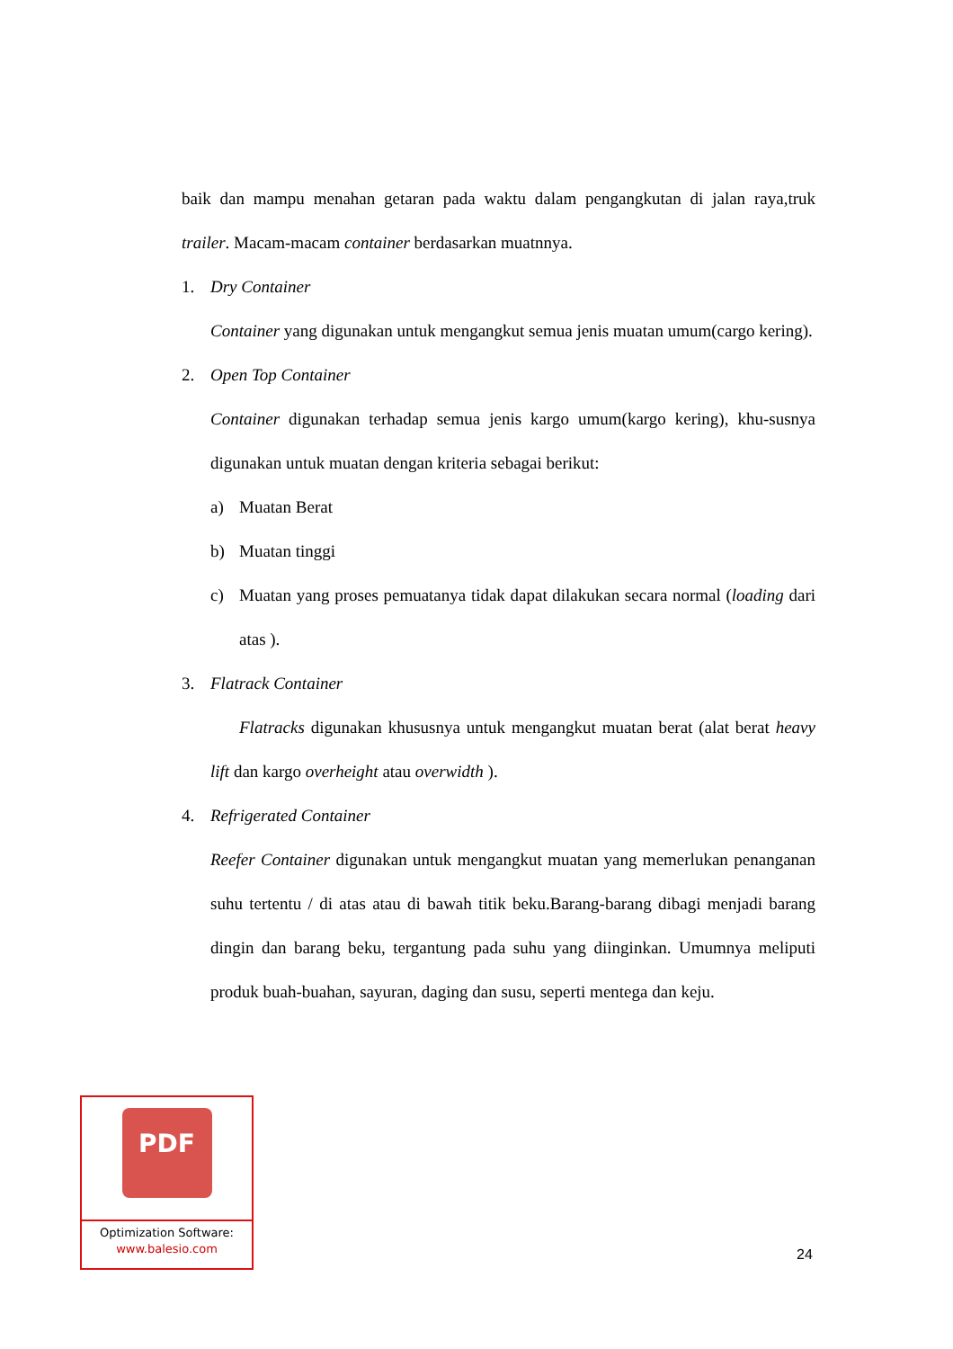baik dan mampu menahan getaran pada waktu dalam pengangkutan di jalan raya,truk trailer. Macam-macam container berdasarkan muatnnya.
1. Dry Container
Container yang digunakan untuk mengangkut semua jenis muatan umum(cargo kering).
2. Open Top Container
Container digunakan terhadap semua jenis kargo umum(kargo kering), khu-susnya digunakan untuk muatan dengan kriteria sebagai berikut:
a) Muatan Berat
b) Muatan tinggi
c) Muatan yang proses pemuatanya tidak dapat dilakukan secara normal (loading dari atas ).
3. Flatrack Container
Flatracks digunakan khususnya untuk mengangkut muatan berat (alat berat heavy lift dan kargo overheight atau overwidth ).
4. Refrigerated Container
Reefer Container digunakan untuk mengangkut muatan yang memerlukan penanganan suhu tertentu / di atas atau di bawah titik beku.Barang-barang dibagi menjadi barang dingin dan barang beku, tergantung pada suhu yang diinginkan. Umumnya meliputi produk buah-buahan, sayuran, daging dan susu, seperti mentega dan keju.
PDF
Optimization Software:
www.balesio.com
24